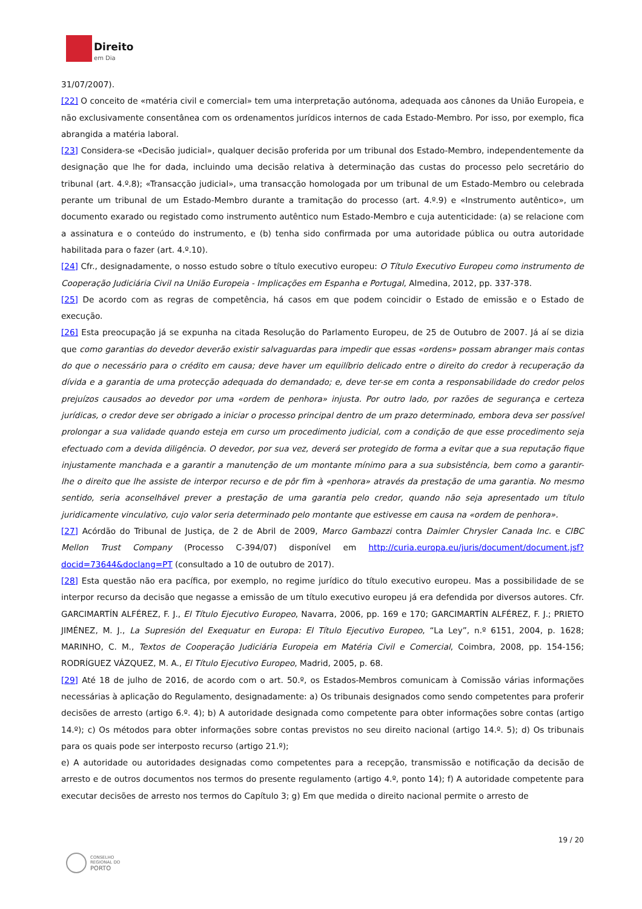Direito
em Dia
31/07/2007).
[22] O conceito de «matéria civil e comercial» tem uma interpretação autónoma, adequada aos cânones da União Europeia, e não exclusivamente consentânea com os ordenamentos jurídicos internos de cada Estado-Membro. Por isso, por exemplo, fica abrangida a matéria laboral.
[23] Considera-se «Decisão judicial», qualquer decisão proferida por um tribunal dos Estado-Membro, independentemente da designação que lhe for dada, incluindo uma decisão relativa à determinação das custas do processo pelo secretário do tribunal (art. 4.º.8); «Transacção judicial», uma transacção homologada por um tribunal de um Estado-Membro ou celebrada perante um tribunal de um Estado-Membro durante a tramitação do processo (art. 4.º.9) e «Instrumento autêntico», um documento exarado ou registado como instrumento autêntico num Estado-Membro e cuja autenticidade: (a) se relacione com a assinatura e o conteúdo do instrumento, e (b) tenha sido confirmada por uma autoridade pública ou outra autoridade habilitada para o fazer (art. 4.º.10).
[24] Cfr., designadamente, o nosso estudo sobre o título executivo europeu: O Título Executivo Europeu como instrumento de Cooperação Judiciária Civil na União Europeia - Implicações em Espanha e Portugal, Almedina, 2012, pp. 337-378.
[25] De acordo com as regras de competência, há casos em que podem coincidir o Estado de emissão e o Estado de execução.
[26] Esta preocupação já se expunha na citada Resolução do Parlamento Europeu, de 25 de Outubro de 2007. Já aí se dizia que como garantias do devedor deverão existir salvaguardas para impedir que essas «ordens» possam abranger mais contas do que o necessário para o crédito em causa; deve haver um equilíbrio delicado entre o direito do credor à recuperação da dívida e a garantia de uma protecção adequada do demandado; e, deve ter-se em conta a responsabilidade do credor pelos prejuízos causados ao devedor por uma «ordem de penhora» injusta. Por outro lado, por razões de segurança e certeza jurídicas, o credor deve ser obrigado a iniciar o processo principal dentro de um prazo determinado, embora deva ser possível prolongar a sua validade quando esteja em curso um procedimento judicial, com a condição de que esse procedimento seja efectuado com a devida diligência. O devedor, por sua vez, deverá ser protegido de forma a evitar que a sua reputação fique injustamente manchada e a garantir a manutenção de um montante mínimo para a sua subsistência, bem como a garantir-lhe o direito que lhe assiste de interpor recurso e de pôr fim à «penhora» através da prestação de uma garantia. No mesmo sentido, seria aconselhável prever a prestação de uma garantia pelo credor, quando não seja apresentado um título juridicamente vinculativo, cujo valor seria determinado pelo montante que estivesse em causa na «ordem de penhora».
[27] Acórdão do Tribunal de Justiça, de 2 de Abril de 2009, Marco Gambazzi contra Daimler Chrysler Canada Inc. e CIBC Mellon Trust Company (Processo C-394/07) disponível em http://curia.europa.eu/juris/document/document.jsf?docid=73644&doclang=PT (consultado a 10 de outubro de 2017).
[28] Esta questão não era pacífica, por exemplo, no regime jurídico do título executivo europeu. Mas a possibilidade de se interpor recurso da decisão que negasse a emissão de um título executivo europeu já era defendida por diversos autores. Cfr. GARCIMARTÍN ALFÉREZ, F. J., El Título Ejecutivo Europeo, Navarra, 2006, pp. 169 e 170; GARCIMARTÍN ALFÉREZ, F. J.; PRIETO JIMÉNEZ, M. J., La Supresión del Exequatur en Europa: El Título Ejecutivo Europeo, “La Ley”, n.º 6151, 2004, p. 1628; MARINHO, C. M., Textos de Cooperação Judiciária Europeia em Matéria Civil e Comercial, Coimbra, 2008, pp. 154-156; RODRÍGUEZ VÁZQUEZ, M. A., El Título Ejecutivo Europeo, Madrid, 2005, p. 68.
[29] Até 18 de julho de 2016, de acordo com o art. 50.º, os Estados-Membros comunicam à Comissão várias informações necessárias à aplicação do Regulamento, designadamente: a) Os tribunais designados como sendo competentes para proferir decisões de arresto (artigo 6.º. 4); b) A autoridade designada como competente para obter informações sobre contas (artigo 14.º); c) Os métodos para obter informações sobre contas previstos no seu direito nacional (artigo 14.º. 5); d) Os tribunais para os quais pode ser interposto recurso (artigo 21.º);
e) A autoridade ou autoridades designadas como competentes para a recepção, transmissão e notificação da decisão de arresto e de outros documentos nos termos do presente regulamento (artigo 4.º, ponto 14); f) A autoridade competente para executar decisões de arresto nos termos do Capítulo 3; g) Em que medida o direito nacional permite o arresto de
19 / 20
CONSELHO
REGIONAL DO
PORTO